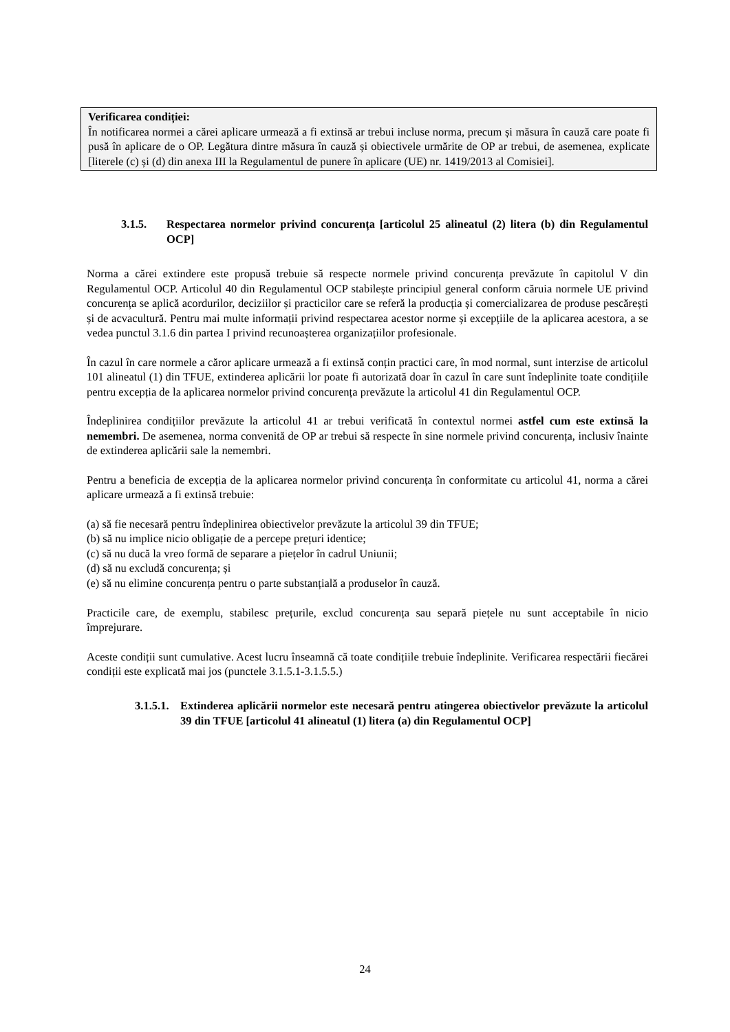Verificarea condiției:
În notificarea normei a cărei aplicare urmează a fi extinsă ar trebui incluse norma, precum și măsura în cauză care poate fi pusă în aplicare de o OP. Legătura dintre măsura în cauză și obiectivele urmărite de OP ar trebui, de asemenea, explicate [literele (c) și (d) din anexa III la Regulamentul de punere în aplicare (UE) nr. 1419/2013 al Comisiei].
3.1.5. Respectarea normelor privind concurența [articolul 25 alineatul (2) litera (b) din Regulamentul OCP]
Norma a cărei extindere este propusă trebuie să respecte normele privind concurența prevăzute în capitolul V din Regulamentul OCP. Articolul 40 din Regulamentul OCP stabilește principiul general conform căruia normele UE privind concurența se aplică acordurilor, deciziilor și practicilor care se referă la producția și comercializarea de produse pescărești și de acvacultură. Pentru mai multe informații privind respectarea acestor norme și excepțiile de la aplicarea acestora, a se vedea punctul 3.1.6 din partea I privind recunoașterea organizațiilor profesionale.
În cazul în care normele a căror aplicare urmează a fi extinsă conțin practici care, în mod normal, sunt interzise de articolul 101 alineatul (1) din TFUE, extinderea aplicării lor poate fi autorizată doar în cazul în care sunt îndeplinite toate condițiile pentru excepția de la aplicarea normelor privind concurența prevăzute la articolul 41 din Regulamentul OCP.
Îndeplinirea condițiilor prevăzute la articolul 41 ar trebui verificată în contextul normei astfel cum este extinsă la nemembri. De asemenea, norma convenită de OP ar trebui să respecte în sine normele privind concurența, inclusiv înainte de extinderea aplicării sale la nemembri.
Pentru a beneficia de excepția de la aplicarea normelor privind concurența în conformitate cu articolul 41, norma a cărei aplicare urmează a fi extinsă trebuie:
(a) să fie necesară pentru îndeplinirea obiectivelor prevăzute la articolul 39 din TFUE;
(b) să nu implice nicio obligație de a percepe prețuri identice;
(c) să nu ducă la vreo formă de separare a piețelor în cadrul Uniunii;
(d) să nu excludă concurența; și
(e) să nu elimine concurența pentru o parte substanțială a produselor în cauză.
Practicile care, de exemplu, stabilesc prețurile, exclud concurența sau separă piețele nu sunt acceptabile în nicio împrejurare.
Aceste condiții sunt cumulative. Acest lucru înseamnă că toate condițiile trebuie îndeplinite. Verificarea respectării fiecărei condiții este explicată mai jos (punctele 3.1.5.1-3.1.5.5.)
3.1.5.1. Extinderea aplicării normelor este necesară pentru atingerea obiectivelor prevăzute la articolul 39 din TFUE [articolul 41 alineatul (1) litera (a) din Regulamentul OCP]
24